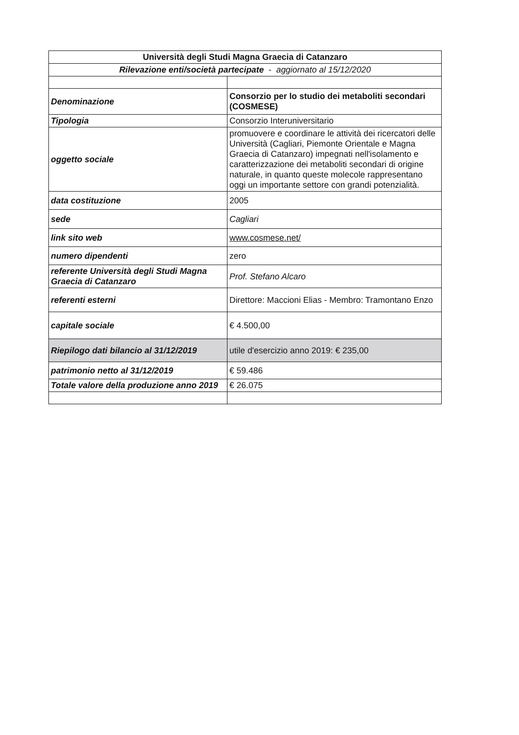| Università degli Studi Magna Graecia di Catanzaro | |
| --- | --- |
| Rilevazione enti/società partecipate - aggiornato al 15/12/2020 | |
| Denominazione | Consorzio per lo studio dei metaboliti secondari (COSMESE) |
| Tipologia | Consorzio Interuniversitario |
| oggetto sociale | promuovere e coordinare le attività dei ricercatori delle Università (Cagliari, Piemonte Orientale e Magna Graecia di Catanzaro) impegnati nell'isolamento e caratterizzazione dei metaboliti secondari di origine naturale, in quanto queste molecole rappresentano oggi un importante settore con grandi potenzialità. |
| data costituzione | 2005 |
| sede | Cagliari |
| link sito web | www.cosmese.net/ |
| numero dipendenti | zero |
| referente Università degli Studi Magna Graecia di Catanzaro | Prof. Stefano Alcaro |
| referenti esterni | Direttore: Maccioni Elias - Membro: Tramontano Enzo |
| capitale sociale | € 4.500,00 |
| Riepilogo dati bilancio al 31/12/2019 | utile d'esercizio anno 2019: € 235,00 |
| patrimonio netto al 31/12/2019 | € 59.486 |
| Totale valore della produzione anno 2019 | € 26.075 |